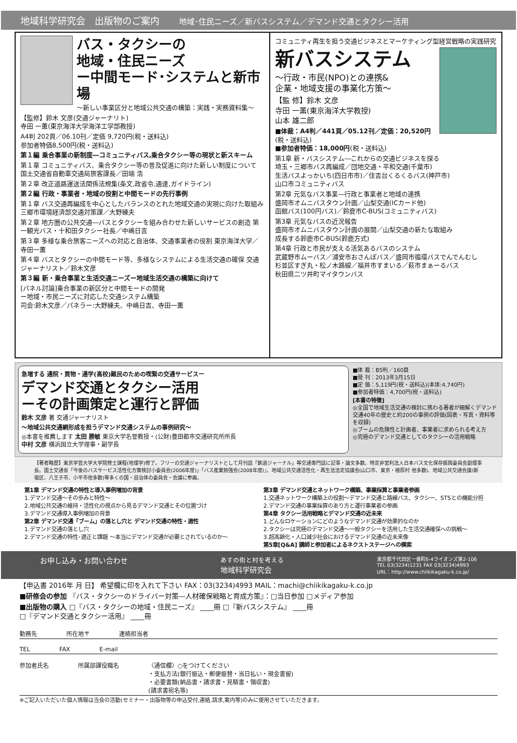地域科学研究会　出版物のご案内 地域･住民ニーズ／新バスシステム／デマンド交通とタクシー活用
バス・タクシーの
地域・住民ニーズ
ー中間モード･システムと新市場
～新しい事業区分と地域公共交通の構築：実践・実務資料集～
【監修】鈴木 文彦(交通ジャーナリト)
寺田 一薫(東京海洋大学海洋工学部教授)
A4判 202頁／06.10刊／定価 9,720円(税・送料込)
参加者特価8,500円(税・送料込)
第１編 乗合事業の新制度―コミュニティバス,乗合タクシー等の現状と新スキーム
第１章 コミュニティバス、乗合タクシー等の普及促進に向けた新しい制度について 国土交通省自動車交通局旅客課長／田端 浩
第２章 改正道路運送法関係法規集(条文,政省令,通達,ガイドライン)
第２編 行政・事業者・地域の役割と中間モードの先行事例
第１章 バス交通再編成を中心としたバランスのとれた地域交通の実現に向けた取組み 三郷市環境経済部交通対策課／大野練夫
第２章 地方圏の公共交通―バスとタクシーを組み合わせた新しいサービスの創造 第一観光バス・十和田タクシー社長／中嶋日吉
第３章 多様な乗合旅客ニーズへの対応と自治体、交通事業者の役割 東京海洋大学／寺田一薫
第４章 バスとタクシーの中間モード等、多様なシステムによる生活交通の確保 交通ジャーナリスト／鈴木文彦
第３編 新・乗合事業と生活交通ニーズー地域生活交通の構築に向けて
[パネル討論]乗合事業の新区分と中間モードの開発
ー地域・市民ニーズに対応した交通システム構築
司会:鈴木文彦／パネラー:大野練夫、中嶋日吉、寺田一薫
コミュニティ再生を担う交通ビジネスとマーケティング型経営戦略の実践研究
新バスシステム
～行政・市民(NPO)との連携&
企業・地域支援の事業化方策～
【監 修】鈴木 文彦
寺田 一薫(東京海洋大学教授)
山本 雄二郎
■体裁：A4判／441頁／05.12刊／定価：20,520円(税・送料込)
■参加者特価：18,000円(税・送料込)
第1章 新・バスシステム―これからの交通ビジネスを探る
埼玉・三郷市バス再編成／団地交通・平和交通(千葉市)
生活バスよっかいち(四日市市)／住吉台くるくるバス(神戸市)
山口市コミュニティバス
第2章 元気なバス事業―行政と事業者と地域の連携
盛岡市オムニバスタウン計画／山梨交通(ICカード他)
函館バス(100円バス)／鈴鹿市C-BUS(コミュニティバス)
第3章 元気なバスの近況報告
盛岡市オムニバスタウン計画の展開／山梨交通の新たな取組み
成長する鈴鹿市C-BUS(鈴鹿方式)
第4章 行政と市民が支える活気あるバスのシステム
武蔵野市ムーバス／浦安市おさんぽバス／盛岡市循環バスでんでんむし
杉並区すぎ丸・松ノ木路線／福井市すまいる／萩市まぁーるバス
秋田県二ツ井町マイタウンバス
急増する 通院・買物・通学(高校)難民のための喫緊の交通サービスー
デマンド交通とタクシー活用
ーその計画策定と運行と評価
鈴木 文彦 著 交通ジャーナリスト
～地域公共交通網形成を担うデマンド交通システムの事例研究～
◎本書を推薦します 太田 勝敏 東京大学名誉教授・(公財)豊田都市交通研究所所長
中村 文彦 横浜国立大学理事・副学長
■体 裁：B5判／160頁
■発 刊：2013年3月15日
■定 価：5,119円(税・送料込)(本体:4,740円)
■参加者特価：4,700円(税・送料込)
[本書の特徴]
◎全国で地域生活交通の検討に携わる著者が細解くデマンド交通40年の歴史と約200の事例の評価(図表・写真・資料等を収録)
◎ブームの危険性と計画者、事業者に求められる考え方
◎究極のデマンド交通としてのタクシーの活用戦略
【著者略歴】東京学芸大学大学院修士課程(地理学)修了。フリーの交通ジャーナリストとして月刊誌「鉄道ジャーナル」等交通専門誌に記事・論文多数。特定非営利法人日本バス文化保存振興委員会副理事長。国土交通省「今後のバスサービス活性化方策検討小委員会(2006年度)」「バス産業勉強会(2008年度)」、地域公共交通活性化・再生法法定協議会(山口市、東京・檜原村 他多数)、地域公共交通会議(新宿区、八王子市、小平市他多数)等多くの国・自治体の委員会・会議に参画。
第1章 デマンド交通の特性と導入事例増加の背景
1.デマンド交通～その歩みと特性～
2.地域公共交通の維持・活性化の視点から見るデマンド交通とその位置づけ
3.デマンド交通導入事例増加の背景
第2章 デマンド交通「ブーム」の落とし穴と デマンド交通の特性・適性
1.デマンド交通の落とし穴
2.デマンド交通の特性･適正と課題 ～本当にデマンド交通が必要とされているのか～
第3章 デマンド交通とネットワーク構築、事業採算と事業者参画
1.交通ネットワーク構築上の役割～デマンド交通と路線バス、タクシー、STSとの機能分担
2.デマンド交通の事業採算のあり方と運行事業者の参画
第4章 タクシー活用戦略とデマンド交通の近未来
1.どんなロケーションにどのようなデマンド交通が効果的なのか
2.タクシーは究極のデマンド交通～一般タクシーを活用した生活交通確保への挑戦～
3.超高齢化・人口減少社会におけるデマンド交通の近未来像
第5章[Q&A] 講師と参加者によるネクストステージへの模索
お申し込み・お問い合わせ あすの街と村を考える
地域科学研究会 東京都千代田区一番町6-4ライオンズ第2-106
TEL 03(3234)1231 FAX 03(3234)4993
URL：http://www.chiikikagaku-k.co.jp/
【申込書 2016年 月 日】 希望欄に印を入れて下さい FAX：03(3234)4993 MAIL：machi@chiikikagaku-k.co.jp
■研修会の参加 『バス・タクシーのドライバー対策―人材確保戦略と育成方策』：□当日参加 □メディア参加
■出版物の購入 □『バス・タクシーの地域・住民ニーズ』 ____冊 □『新バスシステム』 ____冊
□『デマンド交通とタクシー活用』 ____冊
勤務先 所在地〒 連絡担当者
TEL FAX E-mail
参加者氏名 所属部課役職名 〈通信欄〉○をつけてください
・支払方法(銀行振込・郵便振替・当日払い・現金書留)
・必要書類(納品書・請求書・見積書・領収書)
(請求書宛名等)
※ご記入いただいた個人情報は当会の活動(セミナー・出版物等の申込受付,連絡,請求,案内等)のみに使用させていただきます。